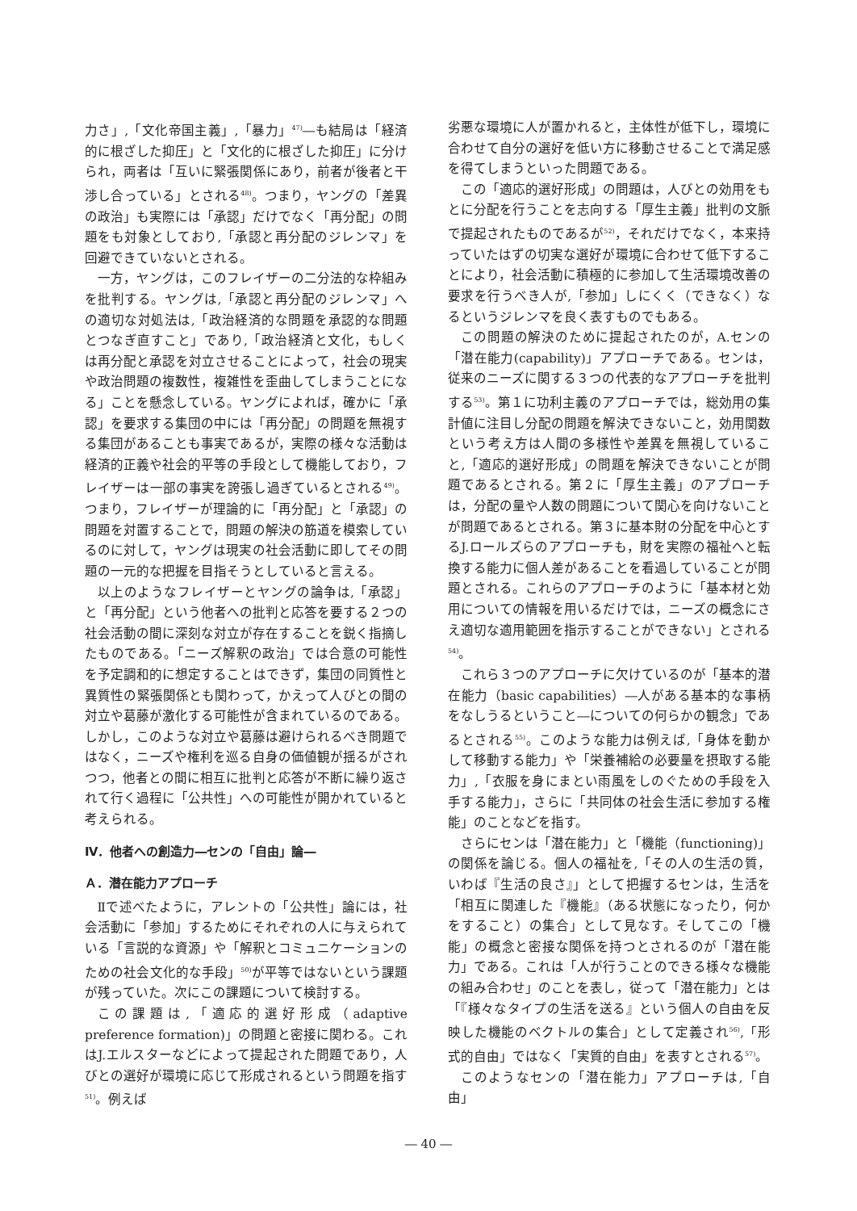力さ」,「文化帝国主義」,「暴力」<sup>47)</sup>―も結局は「経済的に根ざした抑圧」と「文化的に根ざした抑圧」に分けられ，両者は「互いに緊張関係にあり，前者が後者と干渉し合っている」とされる<sup>48)</sup>。つまり，ヤングの「差異の政治」も実際には「承認」だけでなく「再分配」の問題をも対象としており,「承認と再分配のジレンマ」を回避できていないとされる。
一方，ヤングは，このフレイザーの二分法的な枠組みを批判する。ヤングは,「承認と再分配のジレンマ」への適切な対処法は,「政治経済的な問題を承認的な問題とつなぎ直すこと」であり,「政治経済と文化，もしくは再分配と承認を対立させることによって，社会の現実や政治問題の複数性，複雑性を歪曲してしまうことになる」ことを懸念している。ヤングによれば，確かに「承認」を要求する集団の中には「再分配」の問題を無視する集団があることも事実であるが，実際の様々な活動は経済的正義や社会的平等の手段として機能しており，フレイザーは一部の事実を誇張し過ぎているとされる<sup>49)</sup>。つまり，フレイザーが理論的に「再分配」と「承認」の問題を対置することで，問題の解決の筋道を模索しているのに対して，ヤングは現実の社会活動に即してその問題の一元的な把握を目指そうとしていると言える。
以上のようなフレイザーとヤングの論争は,「承認」と「再分配」という他者への批判と応答を要する２つの社会活動の間に深刻な対立が存在することを鋭く指摘したものである。「ニーズ解釈の政治」では合意の可能性を予定調和的に想定することはできず，集団の同質性と異質性の緊張関係とも関わって，かえって人びとの間の対立や葛藤が激化する可能性が含まれているのである。しかし，このような対立や葛藤は避けられるべき問題ではなく，ニーズや権利を巡る自身の価値観が揺るがされつつ，他者との間に相互に批判と応答が不断に繰り返されて行く過程に「公共性」への可能性が開かれていると考えられる。
Ⅳ．他者への創造力―センの「自由」論―
Ａ．潜在能力アプローチ
Ⅱで述べたように，アレントの「公共性」論には，社会活動に「参加」するためにそれぞれの人に与えられている「言説的な資源」や「解釈とコミュニケーションのための社会文化的な手段」<sup>50)</sup>が平等ではないという課題が残っていた。次にこの課題について検討する。
この課題は,「適応的選好形成（adaptive preference formation)」の問題と密接に関わる。これはJ.エルスターなどによって提起された問題であり，人びとの選好が環境に応じて形成されるという問題を指す<sup>51)</sup>。例えば
劣悪な環境に人が置かれると，主体性が低下し，環境に合わせて自分の選好を低い方に移動させることで満足感を得てしまうといった問題である。
この「適応的選好形成」の問題は，人びとの効用をもとに分配を行うことを志向する「厚生主義」批判の文脈で提起されたものであるが<sup>52)</sup>，それだけでなく，本来持っていたはずの切実な選好が環境に合わせて低下することにより，社会活動に積極的に参加して生活環境改善の要求を行うべき人が,「参加」しにくく（できなく）なるというジレンマを良く表すものでもある。
この問題の解決のために提起されたのが，A.センの「潜在能力(capability)」アプローチである。センは，従来のニーズに関する３つの代表的なアプローチを批判する<sup>53)</sup>。第１に功利主義のアプローチでは，総効用の集計値に注目し分配の問題を解決できないこと，効用関数という考え方は人間の多様性や差異を無視していること,「適応的選好形成」の問題を解決できないことが問題であるとされる。第２に「厚生主義」のアプローチは，分配の量や人数の問題について関心を向けないことが問題であるとされる。第３に基本財の分配を中心とするJ.ロールズらのアプローチも，財を実際の福祉へと転換する能力に個人差があることを看過していることが問題とされる。これらのアプローチのように「基本材と効用についての情報を用いるだけでは，ニーズの概念にさえ適切な適用範囲を指示することができない」とされる<sup>54)</sup>。
これら３つのアプローチに欠けているのが「基本的潜在能力（basic capabilities）―人がある基本的な事柄をなしうるということ―についての何らかの観念」であるとされる<sup>55)</sup>。このような能力は例えば,「身体を動かして移動する能力」や「栄養補給の必要量を摂取する能力」,「衣服を身にまとい雨風をしのぐための手段を入手する能力」，さらに「共同体の社会生活に参加する権能」のことなどを指す。
さらにセンは「潜在能力」と「機能（functioning)」の関係を論じる。個人の福祉を,「その人の生活の質，いわば『生活の良さ』」として把握するセンは，生活を「相互に関連した『機能』（ある状態になったり，何かをすること）の集合」として見なす。そしてこの「機能」の概念と密接な関係を持つとされるのが「潜在能力」である。これは「人が行うことのできる様々な機能の組み合わせ」のことを表し，従って「潜在能力」とは「『様々なタイプの生活を送る』という個人の自由を反映した機能のベクトルの集合」として定義され<sup>56)</sup>,「形式的自由」ではなく「実質的自由」を表すとされる<sup>57)</sup>。
このようなセンの「潜在能力」アプローチは,「自由」
― 40 ―